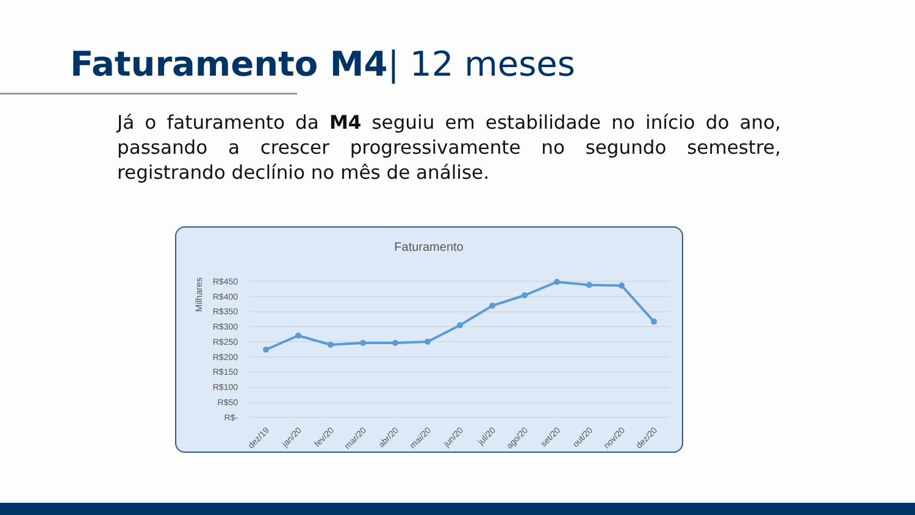Faturamento M4| 12 meses
Já o faturamento da M4 seguiu em estabilidade no início do ano, passando a crescer progressivamente no segundo semestre, registrando declínio no mês de análise.
Faturamento
Milhares
R$450
R$400
R$350
R$300
R$250
R$200
R$150
R$100
R$50
R$-
dez/19
jan/20
fev/20
mar/20
abr/20
mai/20
jun/20
jul/20
ago/20
set/20
out/20
nov/20
dez/20